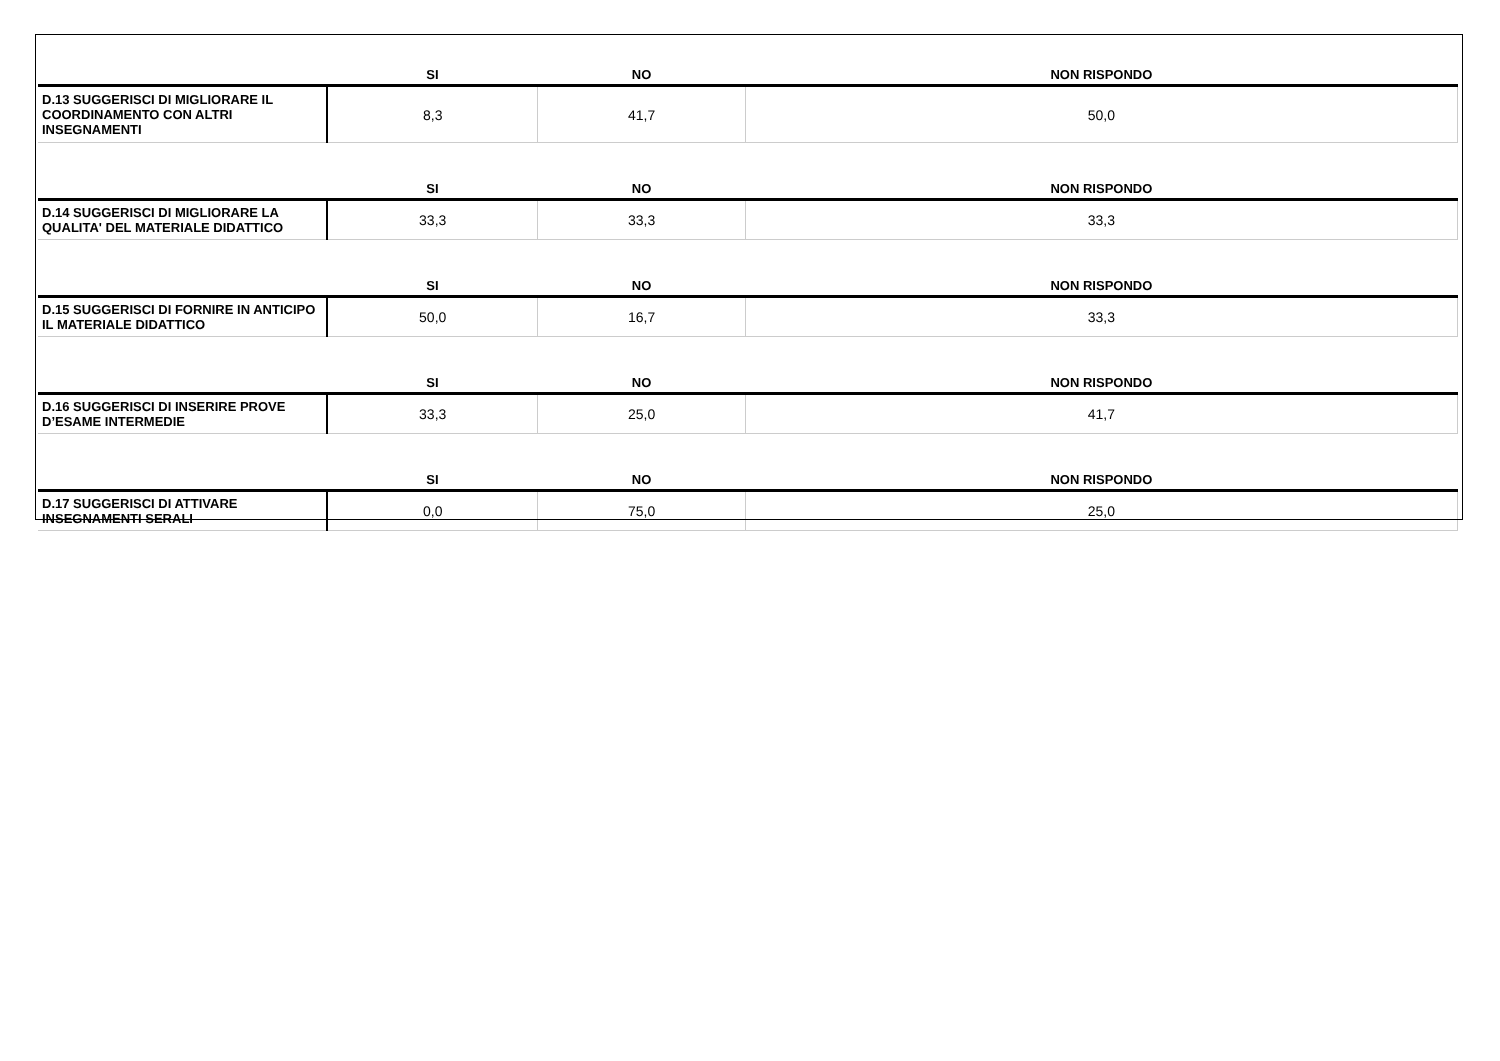| | SI | NO | NON RISPONDO |
| --- | --- | --- | --- |
| D.13 SUGGERISCI DI MIGLIORARE IL COORDINAMENTO CON ALTRI INSEGNAMENTI | 8,3 | 41,7 | 50,0 |
| | SI | NO | NON RISPONDO |
| D.14 SUGGERISCI DI MIGLIORARE LA QUALITA' DEL MATERIALE DIDATTICO | 33,3 | 33,3 | 33,3 |
| | SI | NO | NON RISPONDO |
| D.15 SUGGERISCI DI FORNIRE IN ANTICIPO IL MATERIALE DIDATTICO | 50,0 | 16,7 | 33,3 |
| | SI | NO | NON RISPONDO |
| D.16 SUGGERISCI DI INSERIRE PROVE D’ESAME INTERMEDIE | 33,3 | 25,0 | 41,7 |
| | SI | NO | NON RISPONDO |
| D.17 SUGGERISCI DI ATTIVARE INSEGNAMENTI SERALI | 0,0 | 75,0 | 25,0 |